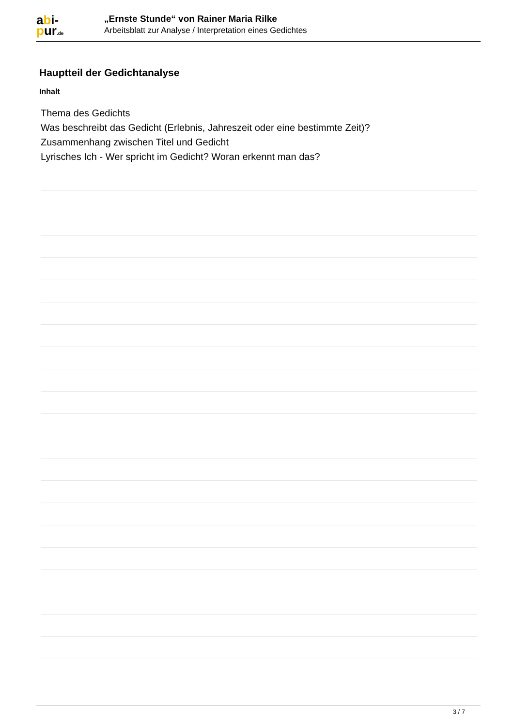abi-
pur.de
„Ernste Stunde“ von Rainer Maria Rilke
Arbeitsblatt zur Analyse / Interpretation eines Gedichtes
Hauptteil der Gedichtanalyse
Inhalt
Thema des Gedichts
Was beschreibt das Gedicht (Erlebnis, Jahreszeit oder eine bestimmte Zeit)?
Zusammenhang zwischen Titel und Gedicht
Lyrisches Ich - Wer spricht im Gedicht? Woran erkennt man das?
3 / 7